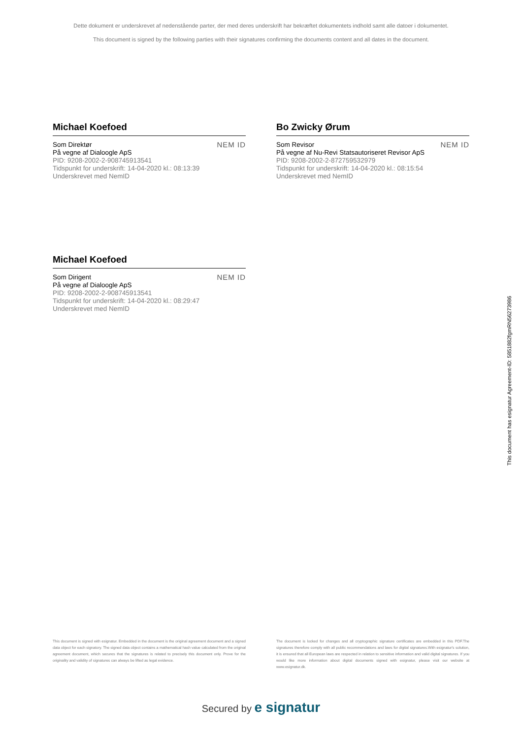Dette dokument er underskrevet af nedenstående parter, der med deres underskrift har bekræftet dokumentets indhold samt alle datoer i dokumentet.
This document is signed by the following parties with their signatures confirming the documents content and all dates in the document.
Michael Koefoed
Som Direktør
På vegne af Dialoogle ApS
PID: 9208-2002-2-908745913541
Tidspunkt for underskrift: 14-04-2020 kl.: 08:13:39
Underskrevet med NemID
NEM ID
Bo Zwicky Ørum
Som Revisor
På vegne af Nu-Revi Statsautoriseret Revisor ApS
PID: 9208-2002-2-872759532979
Tidspunkt for underskrift: 14-04-2020 kl.: 08:15:54
Underskrevet med NemID
NEM ID
Michael Koefoed
Som Dirigent
På vegne af Dialoogle ApS
PID: 9208-2002-2-908745913541
Tidspunkt for underskrift: 14-04-2020 kl.: 08:29:47
Underskrevet med NemID
NEM ID
This document is signed with esignatur. Embedded in the document is the original agreement document and a signed data object for each signatory. The signed data object contains a mathematical hash value calculated from the original agreement document, which secures that the signatures is related to precisely this document only. Prove for the originality and validity of signatures can always be lifted as legal evidence.
The document is locked for changes and all cryptographic signature certificates are embedded in this PDF.The signatures therefore comply with all public recommendations and laws for digital signatures.With esignatur's solution, it is ensured that all European laws are respected in relation to sensitive information and valid digital signatures. If you would like more information about digital documents signed with esignatur, please visit our website at www.esignatur.dk.
Secured by e signatur
This document has esignatur Agreement-ID: 5851882fgmRN56273986